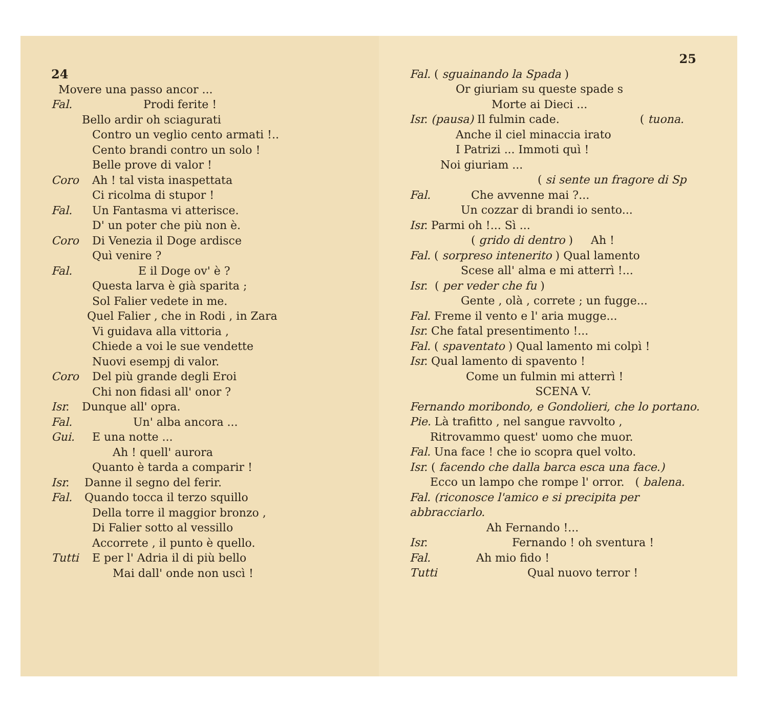24
Movere una passo ancor ...
Fal. Prodi ferite !
Bello ardir oh sciagurati
Contro un veglio cento armati !..
Cento brandi contro un solo !
Belle prove di valor !
Coro Ah ! tal vista inaspettata
Ci ricolma di stupor !
Fal. Un Fantasma vi atterisce.
D' un poter che più non è.
Coro Di Venezia il Doge ardisce
Quì venire ?
Fal. E il Doge ov' è ?
Questa larva è già sparita ;
Sol Falier vedete in me.
Quel Falier , che in Rodi , in Zara
Vi guidava alla vittoria ,
Chiede a voi le sue vendette
Nuovi esempj di valor.
Coro Del più grande degli Eroi
Chi non fidasi all' onor ?
Isr. Dunque all' opra.
Fal. Un' alba ancora ...
Gui. E una notte ...
Ah ! quell' aurora
Quanto è tarda a comparir !
Isr. Danne il segno del ferir.
Fal. Quando tocca il terzo squillo
Della torre il maggior bronzo ,
Di Falier sotto al vessillo
Accorrete , il punto è quello.
Tutti E per l' Adria il di più bello
Mai dall' onde non uscì !
25
Fal. ( sguainando la Spada )
Or giuriam su queste spade s
Morte ai Dieci ...
Isr. (pausa) Il fulmin cade. ( tuona.
Anche il ciel minaccia irato
I Patrizi ... Immoti quì !
Noi giuriam ...
( si sente un fragore di Sp
Fal. Che avvenne mai ?...
Un cozzar di brandi io sento...
Isr. Parmi oh !... Sì ...
( grido di dentro ) Ah !
Fal. ( sorpreso intenerito ) Qual lamento
Scese all' alma e mi atterrì !...
Isr. ( per veder che fu )
Gente , olà , correte ; un fugge...
Fal. Freme il vento e l' aria mugge...
Isr. Che fatal presentimento !...
Fal. ( spaventato ) Qual lamento mi colpì !
Isr. Qual lamento di spavento !
Come un fulmin mi atterrì !
SCENA V.
Fernando moribondo, e Gondolieri, che lo portano.
Pie. Là trafitto , nel sangue ravvolto ,
Ritrovammo quest' uomo che muor.
Fal. Una face ! che io scopra quel volto.
Isr. ( facendo che dalla barca esca una face.)
Ecco un lampo che rompe l' orror. ( balena.
Fal. (riconosce l'amico e si precipita per abbracciarlo.
Ah Fernando !...
Isr. Fernando ! oh sventura !
Fal. Ah mio fido !
Tutti Qual nuovo terror !